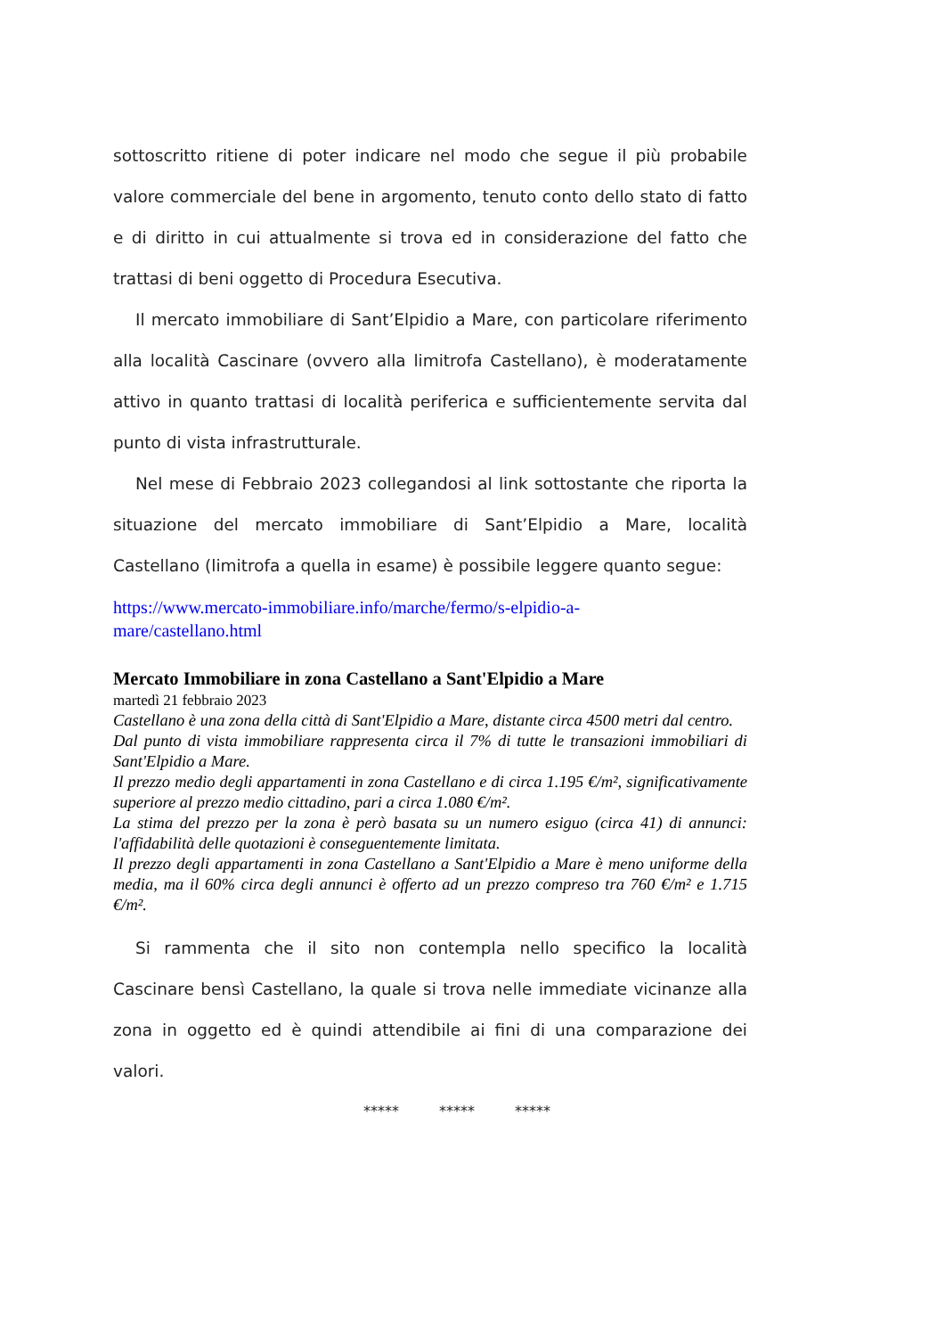sottoscritto ritiene di poter indicare nel modo che segue il più probabile valore commerciale del bene in argomento, tenuto conto dello stato di fatto e di diritto in cui attualmente si trova ed in considerazione del fatto che trattasi di beni oggetto di Procedura Esecutiva.
Il mercato immobiliare di Sant’Elpidio a Mare, con particolare riferimento alla località Cascinare (ovvero alla limitrofa Castellano), è moderatamente attivo in quanto trattasi di località periferica e sufficientemente servita dal punto di vista infrastrutturale.
Nel mese di Febbraio 2023 collegandosi al link sottostante che riporta la situazione del mercato immobiliare di Sant’Elpidio a Mare, località Castellano (limitrofa a quella in esame) è possibile leggere quanto segue:
https://www.mercato-immobiliare.info/marche/fermo/s-elpidio-a-
mare/castellano.html
Mercato Immobiliare in zona Castellano a Sant'Elpidio a Mare
martedì 21 febbraio 2023
Castellano è una zona della città di Sant'Elpidio a Mare, distante circa 4500 metri dal centro.
Dal punto di vista immobiliare rappresenta circa il 7% di tutte le transazioni immobiliari di Sant'Elpidio a Mare.
Il prezzo medio degli appartamenti in zona Castellano e di circa 1.195 €/m², significativamente superiore al prezzo medio cittadino, pari a circa 1.080 €/m².
La stima del prezzo per la zona è però basata su un numero esiguo (circa 41) di annunci: l'affidabilità delle quotazioni è conseguentemente limitata.
Il prezzo degli appartamenti in zona Castellano a Sant'Elpidio a Mare è meno uniforme della media, ma il 60% circa degli annunci è offerto ad un prezzo compreso tra 760 €/m² e 1.715 €/m².
Si rammenta che il sito non contempla nello specifico la località Cascinare bensì Castellano, la quale si trova nelle immediate vicinanze alla zona in oggetto ed è quindi attendibile ai fini di una comparazione dei valori.
***** ***** *****